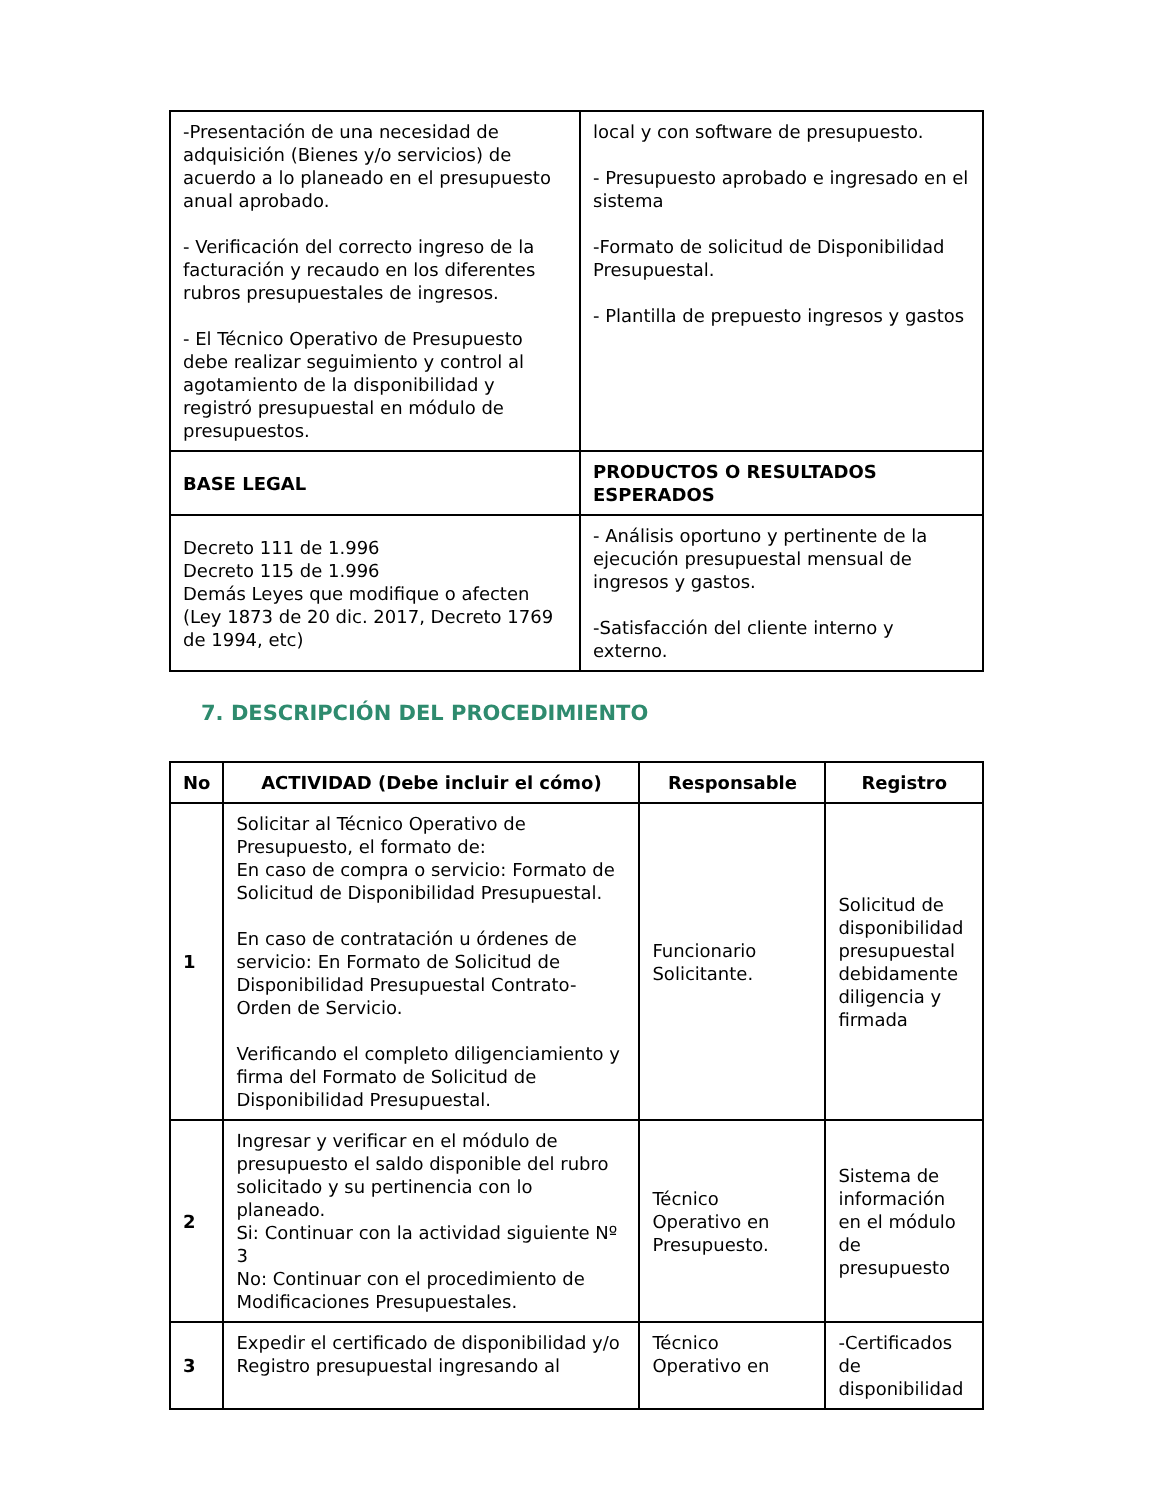| -Presentación de una necesidad de adquisición (Bienes y/o servicios) de acuerdo a lo planeado en el presupuesto anual aprobado. - Verificación del correcto ingreso de la facturación y recaudo en los diferentes rubros presupuestales de ingresos. - El Técnico Operativo de Presupuesto debe realizar seguimiento y control al agotamiento de la disponibilidad y registró presupuestal en módulo de presupuestos. | local y con software de presupuesto. - Presupuesto aprobado e ingresado en el sistema -Formato de solicitud de Disponibilidad Presupuestal. - Plantilla de prepuesto ingresos y gastos |
| BASE LEGAL | PRODUCTOS O RESULTADOS ESPERADOS |
| Decreto 111 de 1.996 Decreto 115 de 1.996 Demás Leyes que modifique o afecten (Ley 1873 de 20 dic. 2017, Decreto 1769 de 1994, etc) | - Análisis oportuno y pertinente de la ejecución presupuestal mensual de ingresos y gastos. -Satisfacción del cliente interno y externo. |
7. DESCRIPCIÓN DEL PROCEDIMIENTO
| No | ACTIVIDAD (Debe incluir el cómo) | Responsable | Registro |
| --- | --- | --- | --- |
| 1 | Solicitar al Técnico Operativo de Presupuesto, el formato de: En caso de compra o servicio: Formato de Solicitud de Disponibilidad Presupuestal. En caso de contratación u órdenes de servicio: En Formato de Solicitud de Disponibilidad Presupuestal Contrato-Orden de Servicio. Verificando el completo diligenciamiento y firma del Formato de Solicitud de Disponibilidad Presupuestal. | Funcionario Solicitante. | Solicitud de disponibilidad presupuestal debidamente diligencia y firmada |
| 2 | Ingresar y verificar en el módulo de presupuesto el saldo disponible del rubro solicitado y su pertinencia con lo planeado. Si: Continuar con la actividad siguiente Nº 3 No: Continuar con el procedimiento de Modificaciones Presupuestales. | Técnico Operativo en Presupuesto. | Sistema de información en el módulo de presupuesto |
| 3 | Expedir el certificado de disponibilidad y/o Registro presupuestal ingresando al | Técnico Operativo en | -Certificados de disponibilidad |